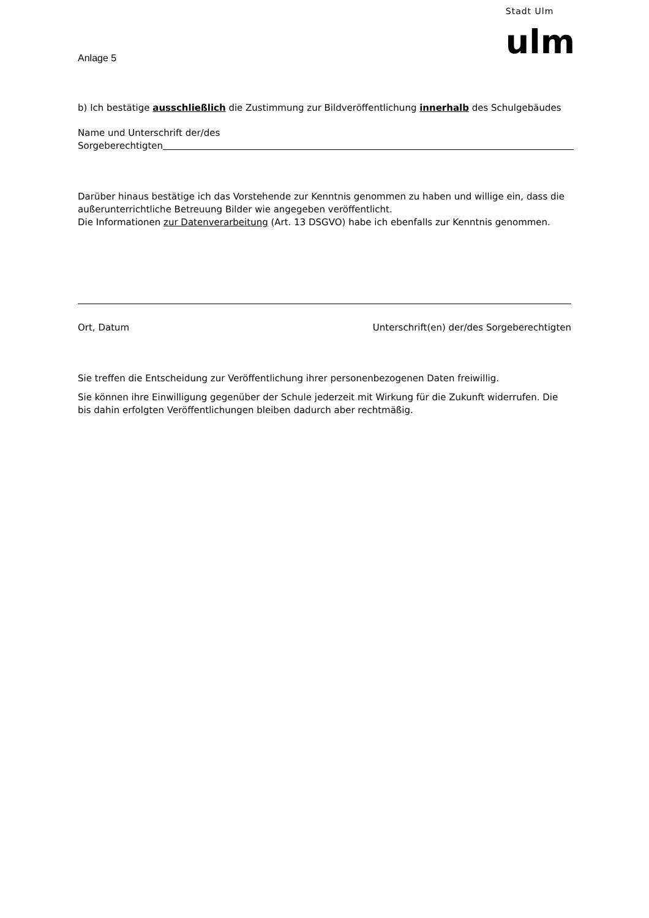Anlage 5
Stadt Ulm
ulm
b) Ich bestätige ausschließlich die Zustimmung zur Bildveröffentlichung innerhalb des Schulgebäudes
Name und Unterschrift der/des
Sorgeberechtigten
Darüber hinaus bestätige ich das Vorstehende zur Kenntnis genommen zu haben und willige ein, dass die außerunterrichtliche Betreuung Bilder wie angegeben veröffentlicht.
Die Informationen zur Datenverarbeitung (Art. 13 DSGVO) habe ich ebenfalls zur Kenntnis genommen.
Ort, Datum Unterschrift(en) der/des Sorgeberechtigten
Sie treffen die Entscheidung zur Veröffentlichung ihrer personenbezogenen Daten freiwillig.
Sie können ihre Einwilligung gegenüber der Schule jederzeit mit Wirkung für die Zukunft widerrufen. Die bis dahin erfolgten Veröffentlichungen bleiben dadurch aber rechtmäßig.